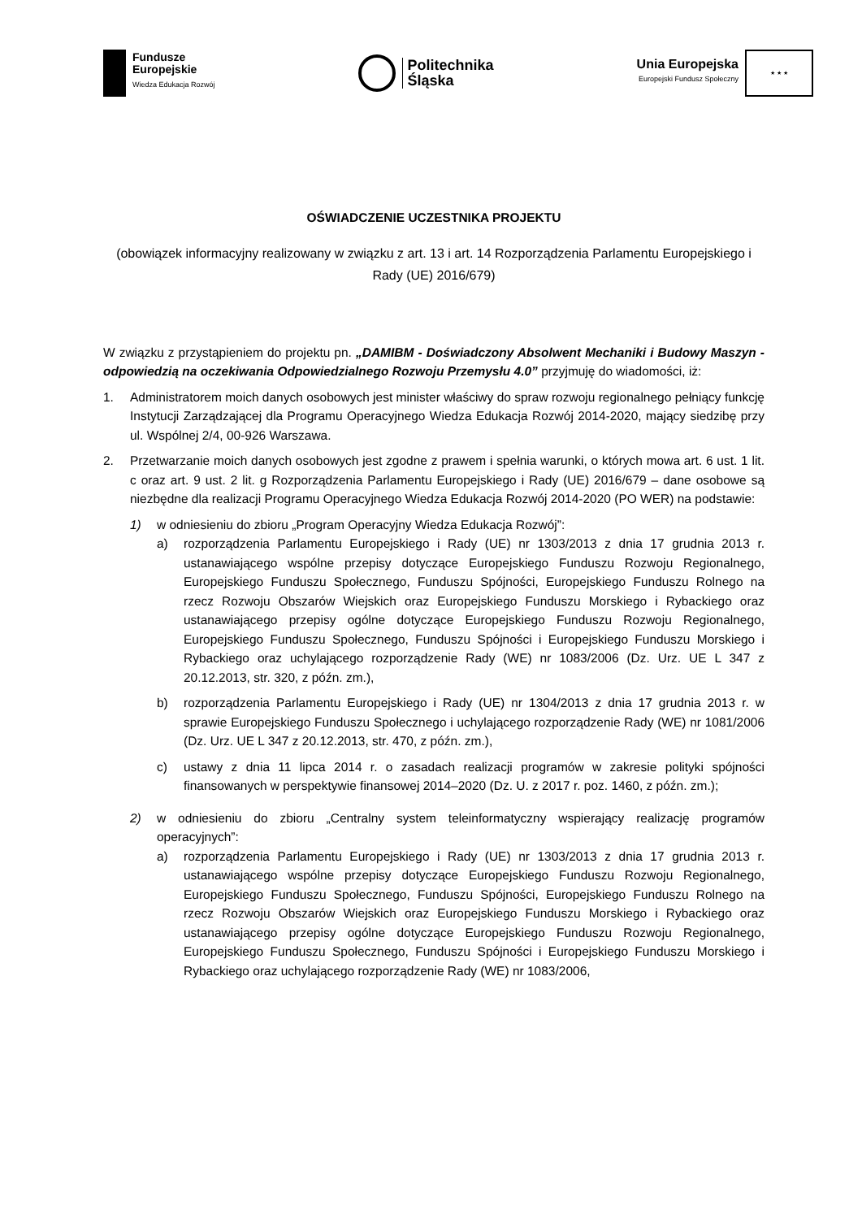Fundusze
Europejskie
Wiedza Edukacja Rozwój
Politechnika
Śląska
Unia Europejska
Europejski Fundusz Społeczny
★ ★ ★
OŚWIADCZENIE UCZESTNIKA PROJEKTU
(obowiązek informacyjny realizowany w związku z art. 13 i art. 14 Rozporządzenia Parlamentu Europejskiego i Rady (UE) 2016/679)
W związku z przystąpieniem do projektu pn. „DAMIBM - Doświadczony Absolwent Mechaniki i Budowy Maszyn - odpowiedzią na oczekiwania Odpowiedzialnego Rozwoju Przemysłu 4.0” przyjmuję do wiadomości, iż:
1. Administratorem moich danych osobowych jest minister właściwy do spraw rozwoju regionalnego pełniący funkcję Instytucji Zarządzającej dla Programu Operacyjnego Wiedza Edukacja Rozwój 2014-2020, mający siedzibę przy ul. Wspólnej 2/4, 00-926 Warszawa.
2. Przetwarzanie moich danych osobowych jest zgodne z prawem i spełnia warunki, o których mowa art. 6 ust. 1 lit. c oraz art. 9 ust. 2 lit. g Rozporządzenia Parlamentu Europejskiego i Rady (UE) 2016/679 – dane osobowe są niezbędne dla realizacji Programu Operacyjnego Wiedza Edukacja Rozwój 2014-2020 (PO WER) na podstawie:
1) w odniesieniu do zbioru „Program Operacyjny Wiedza Edukacja Rozwój”:
a) rozporządzenia Parlamentu Europejskiego i Rady (UE) nr 1303/2013 z dnia 17 grudnia 2013 r. ustanawiającego wspólne przepisy dotyczące Europejskiego Funduszu Rozwoju Regionalnego, Europejskiego Funduszu Społecznego, Funduszu Spójności, Europejskiego Funduszu Rolnego na rzecz Rozwoju Obszarów Wiejskich oraz Europejskiego Funduszu Morskiego i Rybackiego oraz ustanawiającego przepisy ogólne dotyczące Europejskiego Funduszu Rozwoju Regionalnego, Europejskiego Funduszu Społecznego, Funduszu Spójności i Europejskiego Funduszu Morskiego i Rybackiego oraz uchylającego rozporządzenie Rady (WE) nr 1083/2006 (Dz. Urz. UE L 347 z 20.12.2013, str. 320, z późn. zm.),
b) rozporządzenia Parlamentu Europejskiego i Rady (UE) nr 1304/2013 z dnia 17 grudnia 2013 r. w sprawie Europejskiego Funduszu Społecznego i uchylającego rozporządzenie Rady (WE) nr 1081/2006 (Dz. Urz. UE L 347 z 20.12.2013, str. 470, z późn. zm.),
c) ustawy z dnia 11 lipca 2014 r. o zasadach realizacji programów w zakresie polityki spójności finansowanych w perspektywie finansowej 2014–2020 (Dz. U. z 2017 r. poz. 1460, z późn. zm.);
2) w odniesieniu do zbioru „Centralny system teleinformatyczny wspierający realizację programów operacyjnych”:
a) rozporządzenia Parlamentu Europejskiego i Rady (UE) nr 1303/2013 z dnia 17 grudnia 2013 r. ustanawiającego wspólne przepisy dotyczące Europejskiego Funduszu Rozwoju Regionalnego, Europejskiego Funduszu Społecznego, Funduszu Spójności, Europejskiego Funduszu Rolnego na rzecz Rozwoju Obszarów Wiejskich oraz Europejskiego Funduszu Morskiego i Rybackiego oraz ustanawiającego przepisy ogólne dotyczące Europejskiego Funduszu Rozwoju Regionalnego, Europejskiego Funduszu Społecznego, Funduszu Spójności i Europejskiego Funduszu Morskiego i Rybackiego oraz uchylającego rozporządzenie Rady (WE) nr 1083/2006,